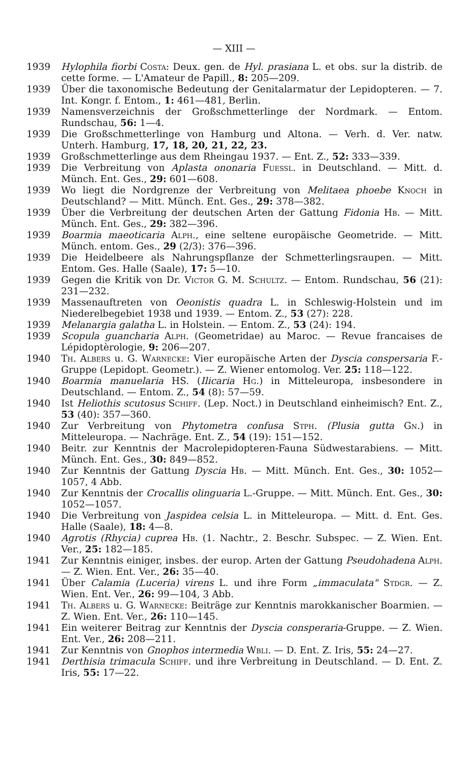— XIII —
1939 Hylophila fiorbi Costa: Deux. gen. de Hyl. prasiana L. et obs. sur la distrib. de cette forme. — L'Amateur de Papill., 8: 205—209.
1939 Über die taxonomische Bedeutung der Genitalarmatur der Lepidopteren. — 7. Int. Kongr. f. Entom., 1: 461—481, Berlin.
1939 Namensverzeichnis der Großschmetterlinge der Nordmark. — Entom. Rundschau, 56: 1—4.
1939 Die Großschmetterlinge von Hamburg und Altona. — Verh. d. Ver. natw. Unterh. Hamburg, 17, 18, 20, 21, 22, 23.
1939 Großschmetterlinge aus dem Rheingau 1937. — Ent. Z., 52: 333—339.
1939 Die Verbreitung von Aplasta ononaria Fuessl. in Deutschland. — Mitt. d. Münch. Ent. Ges., 29: 601—608.
1939 Wo liegt die Nordgrenze der Verbreitung von Melitaea phoebe Knoch in Deutschland? — Mitt. Münch. Ent. Ges., 29: 378—382.
1939 Über die Verbreitung der deutschen Arten der Gattung Fidonia Hb. — Mitt. Münch. Ent. Ges., 29: 382—396.
1939 Boarmia maeoticaria Alph., eine seltene europäische Geometride. — Mitt. Münch. entom. Ges., 29 (2/3): 376—396.
1939 Die Heidelbeere als Nahrungspflanze der Schmetterlingsraupen. — Mitt. Entom. Ges. Halle (Saale), 17: 5—10.
1939 Gegen die Kritik von Dr. Victor G. M. Schultz. — Entom. Rundschau, 56 (21): 231—232.
1939 Massenauftreten von Oeonistis quadra L. in Schleswig-Holstein und im Niederelbegebiet 1938 und 1939. — Entom. Z., 53 (27): 228.
1939 Melanargia galatha L. in Holstein. — Entom. Z., 53 (24): 194.
1939 Scopula guancharia Alph. (Geometridae) au Maroc. — Revue francaises de Lépidoptèrologie, 9: 206—207.
1940 Th. Albers u. G. Warnecke: Vier europäische Arten der Dyscia conspersaria F.-Gruppe (Lepidopt. Geometr.). — Z. Wiener entomolog. Ver. 25: 118—122.
1940 Boarmia manuelaria HS. (Ilicaria Hg.) in Mitteleuropa, insbesondere in Deutschland. — Entom. Z., 54 (8): 57—59.
1940 Ist Heliothis scutosus Schiff. (Lep. Noct.) in Deutschland einheimisch? Ent. Z., 53 (40): 357—360.
1940 Zur Verbreitung von Phytometra confusa Stph. (Plusia gutta Gn.) in Mitteleuropa. — Nachräge. Ent. Z., 54 (19): 151—152.
1940 Beitr. zur Kenntnis der Macrolepidopteren-Fauna Südwestarabiens. — Mitt. Münch. Ent. Ges., 30: 849—852.
1940 Zur Kenntnis der Gattung Dyscia Hb. — Mitt. Münch. Ent. Ges., 30: 1052—1057, 4 Abb.
1940 Zur Kenntnis der Crocallis olinguaria L.-Gruppe. — Mitt. Münch. Ent. Ges., 30: 1052—1057.
1940 Die Verbreitung von Jaspidea celsia L. in Mitteleuropa. — Mitt. d. Ent. Ges. Halle (Saale), 18: 4—8.
1940 Agrotis (Rhycia) cuprea Hb. (1. Nachtr., 2. Beschr. Subspec. — Z. Wien. Ent. Ver., 25: 182—185.
1941 Zur Kenntnis einiger, insbes. der europ. Arten der Gattung Pseudohadena Alph. — Z. Wien. Ent. Ver., 26: 35—40.
1941 Über Calamia (Luceria) virens L. und ihre Form „immaculata" Stdgr. — Z. Wien. Ent. Ver., 26: 99—104, 3 Abb.
1941 Th. Albers u. G. Warnecke: Beiträge zur Kenntnis marokkanischer Boarmien. — Z. Wien. Ent. Ver., 26: 110—145.
1941 Ein weiterer Beitrag zur Kenntnis der Dyscia consperaria-Gruppe. — Z. Wien. Ent. Ver., 26: 208—211.
1941 Zur Kenntnis von Gnophos intermedia Wbli. — D. Ent. Z. Iris, 55: 24—27.
1941 Derthisia trimacula Schiff. und ihre Verbreitung in Deutschland. — D. Ent. Z. Iris, 55: 17—22.